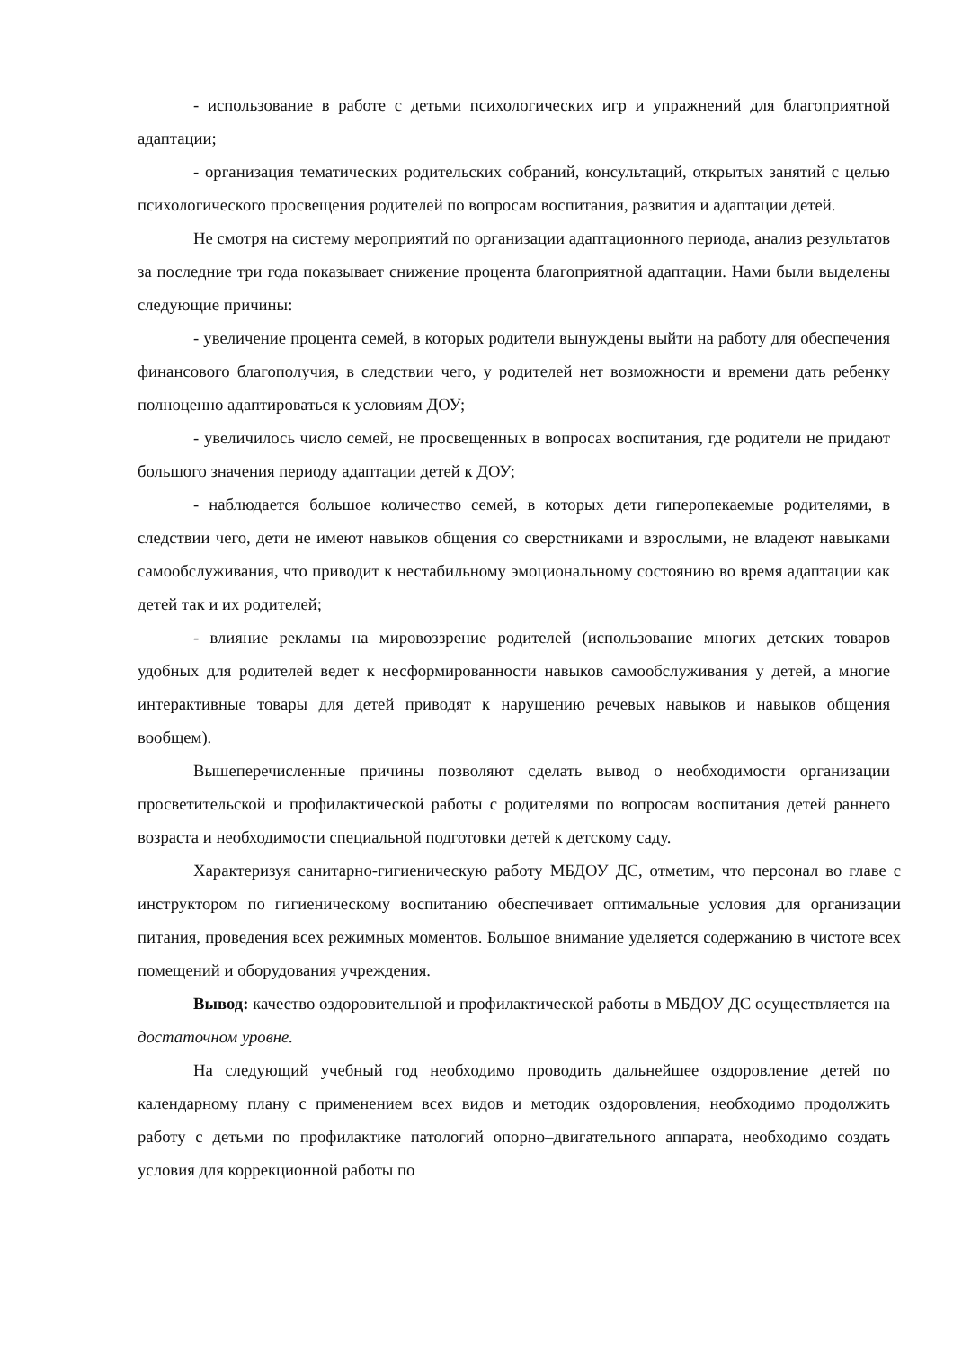- использование в работе с детьми психологических игр и упражнений для благоприятной адаптации;
- организация тематических родительских собраний, консультаций, открытых занятий с целью психологического просвещения родителей по вопросам воспитания, развития и адаптации детей.
Не смотря на систему мероприятий по организации адаптационного периода, анализ результатов за последние три года показывает снижение процента благоприятной адаптации. Нами были выделены следующие причины:
- увеличение процента семей, в которых родители вынуждены выйти на работу для обеспечения финансового благополучия, в следствии чего, у родителей нет возможности и времени дать ребенку полноценно адаптироваться к условиям ДОУ;
- увеличилось число семей, не просвещенных в вопросах воспитания, где родители не придают большого значения периоду адаптации детей к ДОУ;
- наблюдается большое количество семей, в которых дети гиперопекаемые родителями, в следствии чего, дети не имеют навыков общения со сверстниками и взрослыми, не владеют навыками самообслуживания, что приводит к нестабильному эмоциональному состоянию во время адаптации как детей так и их родителей;
- влияние рекламы на мировоззрение родителей (использование многих детских товаров удобных для родителей ведет к несформированности навыков самообслуживания у детей, а многие интерактивные товары для детей приводят к нарушению речевых навыков и навыков общения вообщем).
Вышеперечисленные причины позволяют сделать вывод о необходимости организации просветительской и профилактической работы с родителями по вопросам воспитания детей раннего возраста и необходимости специальной подготовки детей к детскому саду.
Характеризуя санитарно-гигиеническую работу МБДОУ ДС, отметим, что персонал во главе с инструктором по гигиеническому воспитанию обеспечивает оптимальные условия для организации питания, проведения всех режимных моментов. Большое внимание уделяется содержанию в чистоте всех помещений и оборудования учреждения.
Вывод: качество оздоровительной и профилактической работы в МБДОУ ДС осуществляется на достаточном уровне.
На следующий учебный год необходимо проводить дальнейшее оздоровление детей по календарному плану с применением всех видов и методик оздоровления, необходимо продолжить работу с детьми по профилактике патологий опорно–двигательного аппарата, необходимо создать условия для коррекционной работы по